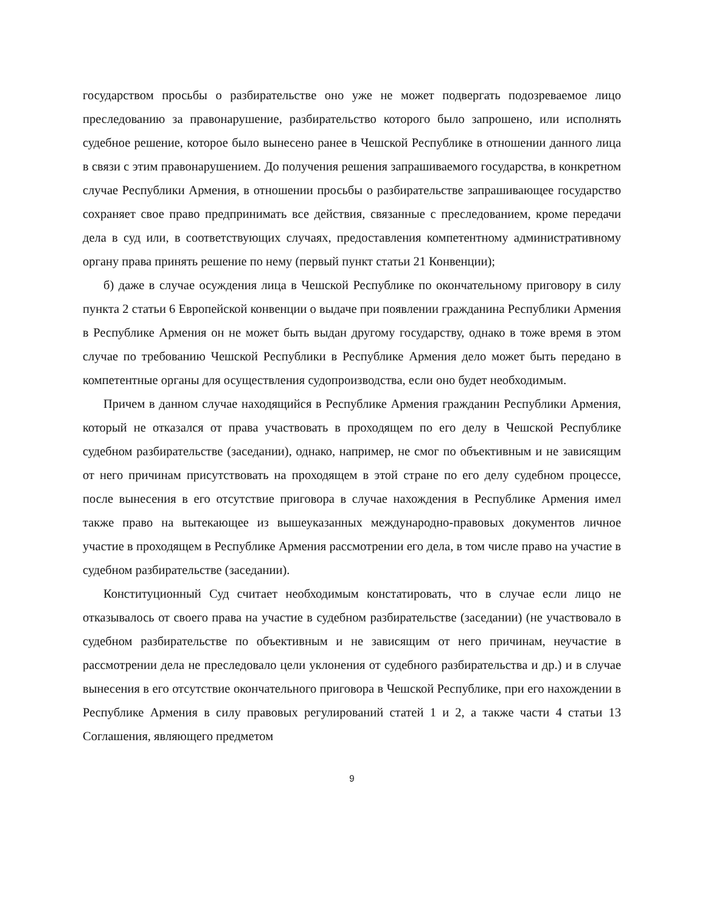государством просьбы о разбирательстве оно уже не может подвергать подозреваемое лицо преследованию за правонарушение, разбирательство которого было запрошено, или исполнять судебное решение, которое было вынесено ранее в Чешской Республике в отношении данного лица в связи с этим правонарушением. До получения решения запрашиваемого государства, в конкретном случае Республики Армения, в отношении просьбы о разбирательстве запрашивающее государство сохраняет свое право предпринимать все действия, связанные с преследованием, кроме передачи дела в суд или, в соответствующих случаях, предоставления компетентному административному органу права принять решение по нему (первый пункт статьи 21 Конвенции);
б) даже в случае осуждения лица в Чешской Республике по окончательному приговору в силу пункта 2 статьи 6 Европейской конвенции о выдаче при появлении гражданина Республики Армения в Республике Армения он не может быть выдан другому государству, однако в тоже время в этом случае по требованию Чешской Республики в Республике Армения дело может быть передано в компетентные органы для осуществления судопроизводства, если оно будет необходимым.
Причем в данном случае находящийся в Республике Армения гражданин Республики Армения, который не отказался от права участвовать в проходящем по его делу в Чешской Республике судебном разбирательстве (заседании), однако, например, не смог по объективным и не зависящим от него причинам присутствовать на проходящем в этой стране по его делу судебном процессе, после вынесения в его отсутствие приговора в случае нахождения в Республике Армения имел также право на вытекающее из вышеуказанных международно-правовых документов личное участие в проходящем в Республике Армения рассмотрении его дела, в том числе право на участие в судебном разбирательстве (заседании).
Конституционный Суд считает необходимым констатировать, что в случае если лицо не отказывалось от своего права на участие в судебном разбирательстве (заседании) (не участвовало в судебном разбирательстве по объективным и не зависящим от него причинам, неучастие в рассмотрении дела не преследовало цели уклонения от судебного разбирательства и др.) и в случае вынесения в его отсутствие окончательного приговора в Чешской Республике, при его нахождении в Республике Армения в силу правовых регулирований статей 1 и 2, а также части 4 статьи 13 Соглашения, являющего предметом
9